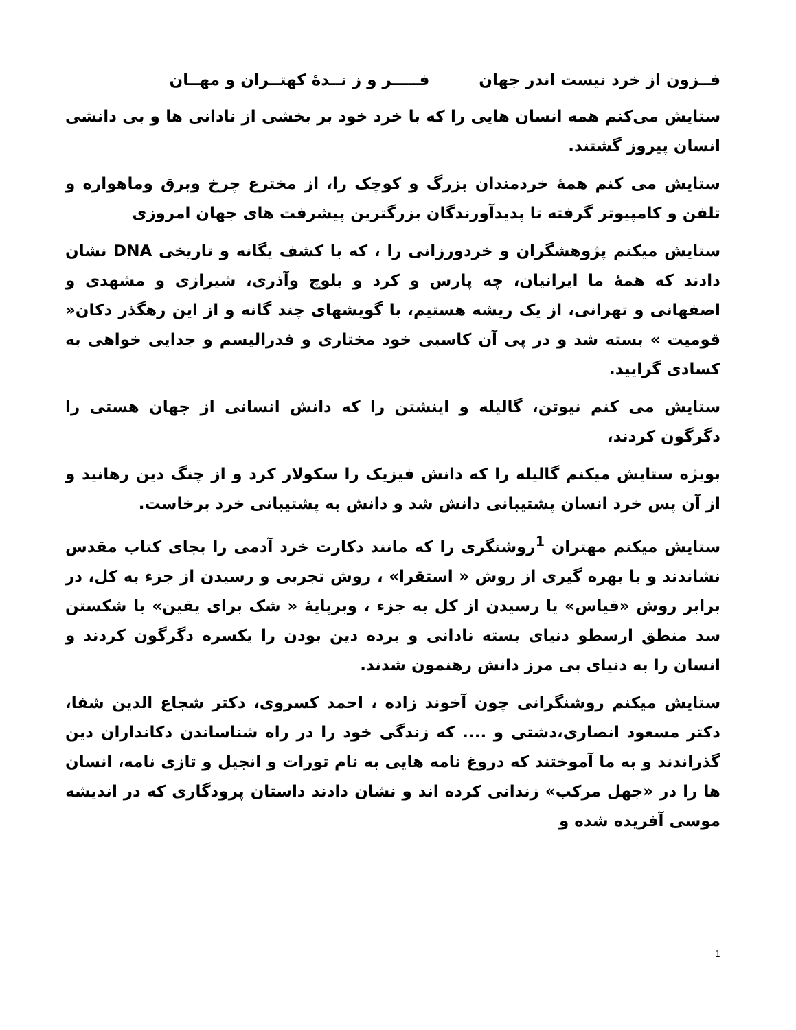فــزون از خرد نیست اندر جهان فـــــر و ز نــدهٔ کهتــران و مهــان
ستایش می‌کنم همه انسان هایی را که با خرد خود بر بخشی از نادانی ها و بی دانشی انسان پیروز گشتند.
ستایش می کنم همهٔ خردمندان بزرگ و کوچک را، از مخترع چرخ وبرق وماهواره و تلفن و کامپیوتر گرفته تا پدیدآورندگان بزرگترین پیشرفت های جهان امروزی
ستایش میکنم پژوهشگران و خردورزانی را ، که با کشف یگانه و تاریخی DNA نشان دادند که همهٔ ما ایرانیان، چه پارس و کرد و بلوچ وآذری، شیرازی و مشهدی و اصفهانی و تهرانی، از یک ریشه هستیم، با گویشهای چند گانه و از این رهگذر دکان« قومیت » بسته شد و در پی آن کاسبی خود مختاری و فدرالیسم و جدایی خواهی به کسادی گرایید.
ستایش می کنم نیوتن، گالیله و اینشتن را که دانش انسانی از جهان هستی را دگرگون کردند،
بویژه ستایش میکنم گالیله را که دانش فیزیک را سکولار کرد و از چنگ دین رهانید و از آن پس خرد انسان پشتیبانی دانش شد و دانش به پشتیبانی خرد برخاست.
ستایش میکنم مهتران <sup>1</sup>روشنگری را که مانند دکارت خرد آدمی را بجای کتاب مقدس نشاندند و با بهره گیری از روش « استقرا» ، روش تجربی و رسیدن از جزء به کل، در برابر روش «قیاس» یا رسیدن از کل به جزء ، وبرپایهٔ « شک برای یقین» با شکستن سد منطق ارسطو دنیای بسته نادانی و برده دین بودن را یکسره دگرگون کردند و انسان را به دنیای بی مرز دانش رهنمون شدند.
ستایش میکنم روشنگرانی چون آخوند زاده ، احمد کسروی، دکتر شجاع الدین شفا، دکتر مسعود انصاری،دشتی و .... که زندگی خود را در راه شناساندن دکانداران دین گذراندند و به ما آموختند که دروغ نامه هایی به نام تورات و انجیل و تازی نامه، انسان ها را در «جهل مرکب» زندانی کرده اند و نشان دادند داستان پرودگاری که در اندیشه موسی آفریده شده و
1